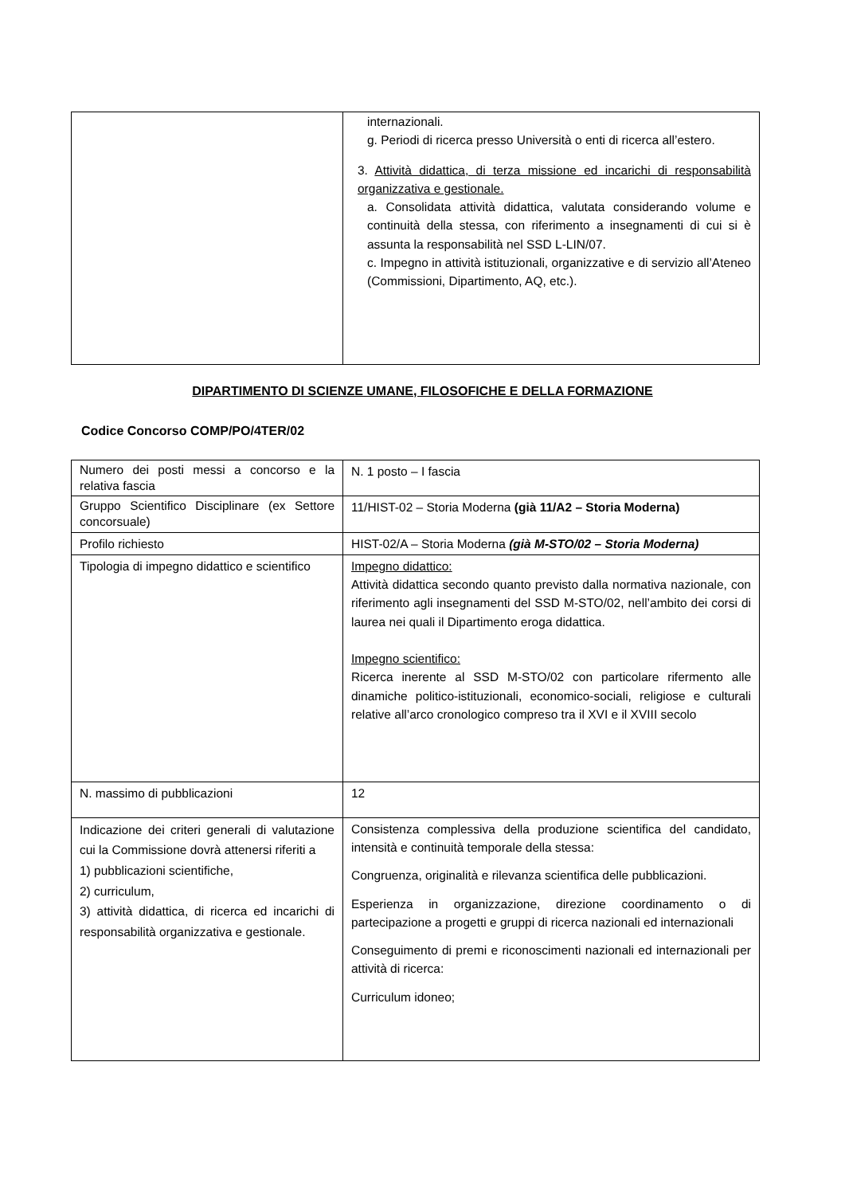| | internazionali. g. Periodi di ricerca presso Università o enti di ricerca all’estero. 3. Attività didattica, di terza missione ed incarichi di responsabilità organizzativa e gestionale. a. Consolidata attività didattica, valutata considerando volume e continuità della stessa, con riferimento a insegnamenti di cui si è assunta la responsabilità nel SSD L-LIN/07. c. Impegno in attività istituzionali, organizzative e di servizio all’Ateneo (Commissioni, Dipartimento, AQ, etc.). |
DIPARTIMENTO DI SCIENZE UMANE, FILOSOFICHE E DELLA FORMAZIONE
Codice Concorso COMP/PO/4TER/02
| Numero dei posti messi a concorso e la relativa fascia | N. 1 posto – I fascia |
| Gruppo Scientifico Disciplinare (ex Settore concorsuale) | 11/HIST-02 – Storia Moderna (già 11/A2 – Storia Moderna) |
| Profilo richiesto | HIST-02/A – Storia Moderna (già M-STO/02 – Storia Moderna) |
| Tipologia di impegno didattico e scientifico | Impegno didattico: Attività didattica secondo quanto previsto dalla normativa nazionale, con riferimento agli insegnamenti del SSD M-STO/02, nell’ambito dei corsi di laurea nei quali il Dipartimento eroga didattica. Impegno scientifico: Ricerca inerente al SSD M-STO/02 con particolare rifermento alle dinamiche politico-istituzionali, economico-sociali, religiose e culturali relative all’arco cronologico compreso tra il XVI e il XVIII secolo |
| N. massimo di pubblicazioni | 12 |
| Indicazione dei criteri generali di valutazione cui la Commissione dovrà attenersi riferiti a 1) pubblicazioni scientifiche, 2) curriculum, 3) attività didattica, di ricerca ed incarichi di responsabilità organizzativa e gestionale. | Consistenza complessiva della produzione scientifica del candidato, intensità e continuità temporale della stessa: Congruenza, originalità e rilevanza scientifica delle pubblicazioni. Esperienza in organizzazione, direzione coordinamento o di partecipazione a progetti e gruppi di ricerca nazionali ed internazionali Conseguimento di premi e riconoscimenti nazionali ed internazionali per attività di ricerca: Curriculum idoneo; |